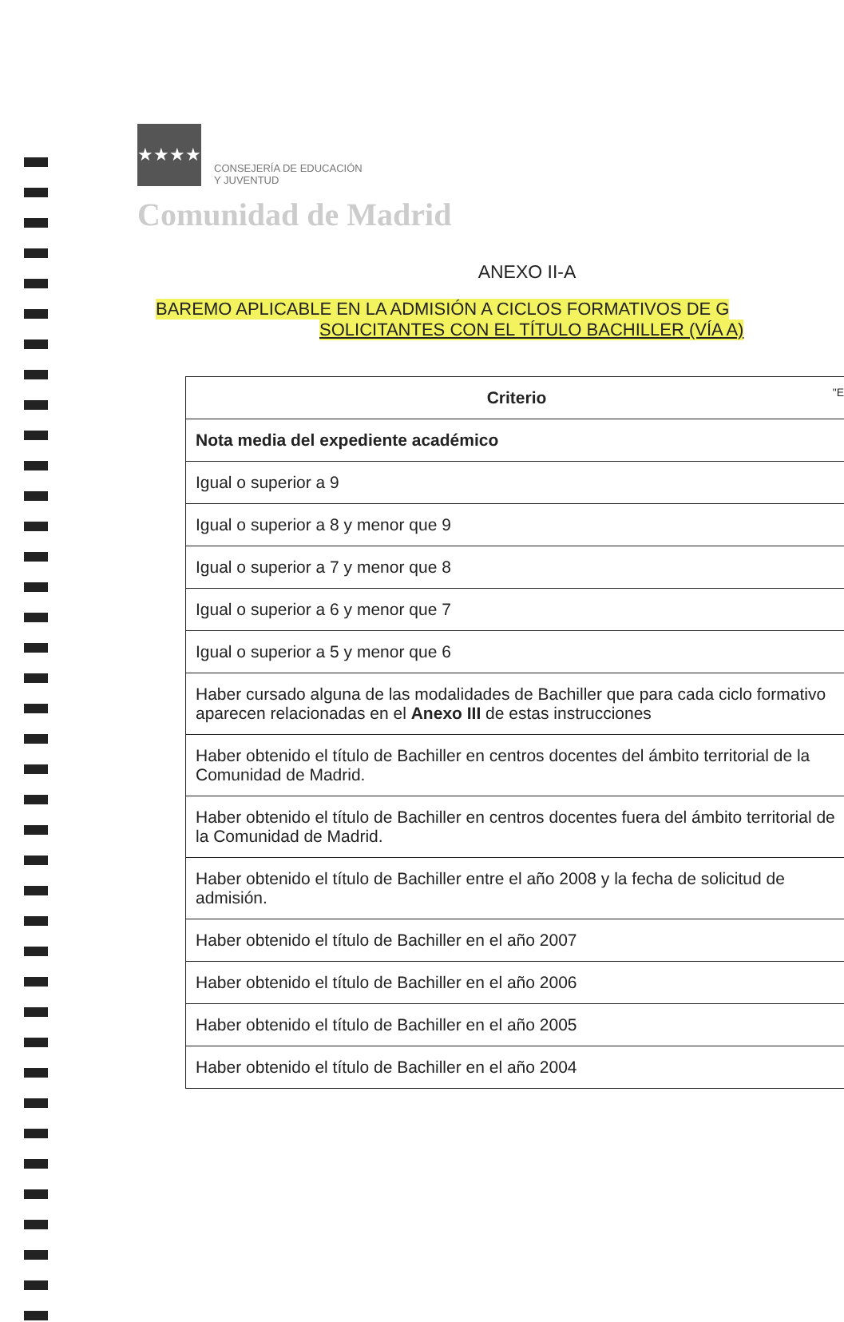★★★★
CONSEJERÍA DE EDUCACIÓN
Y JUVENTUD
Comunidad de Madrid
"E
ANEXO II-A
BAREMO APLICABLE EN LA ADMISIÓN A CICLOS FORMATIVOS DE G
SOLICITANTES CON EL TÍTULO BACHILLER (VÍA A)
| Criterio |
| --- |
| Nota media del expediente académico |
| Igual o superior a 9 |
| Igual o superior a 8 y menor que 9 |
| Igual o superior a 7 y menor que 8 |
| Igual o superior a 6 y menor que 7 |
| Igual o superior a 5 y menor que 6 |
| Haber cursado alguna de las modalidades de Bachiller que para cada ciclo formativo aparecen relacionadas en el Anexo III de estas instrucciones |
| Haber obtenido el título de Bachiller en centros docentes del ámbito territorial de la Comunidad de Madrid. |
| Haber obtenido el título de Bachiller en centros docentes fuera del ámbito territorial de la Comunidad de Madrid. |
| Haber obtenido el título de Bachiller entre el año 2008 y la fecha de solicitud de admisión. |
| Haber obtenido el título de Bachiller en el año 2007 |
| Haber obtenido el título de Bachiller en el año 2006 |
| Haber obtenido el título de Bachiller en el año 2005 |
| Haber obtenido el título de Bachiller en el año 2004 |